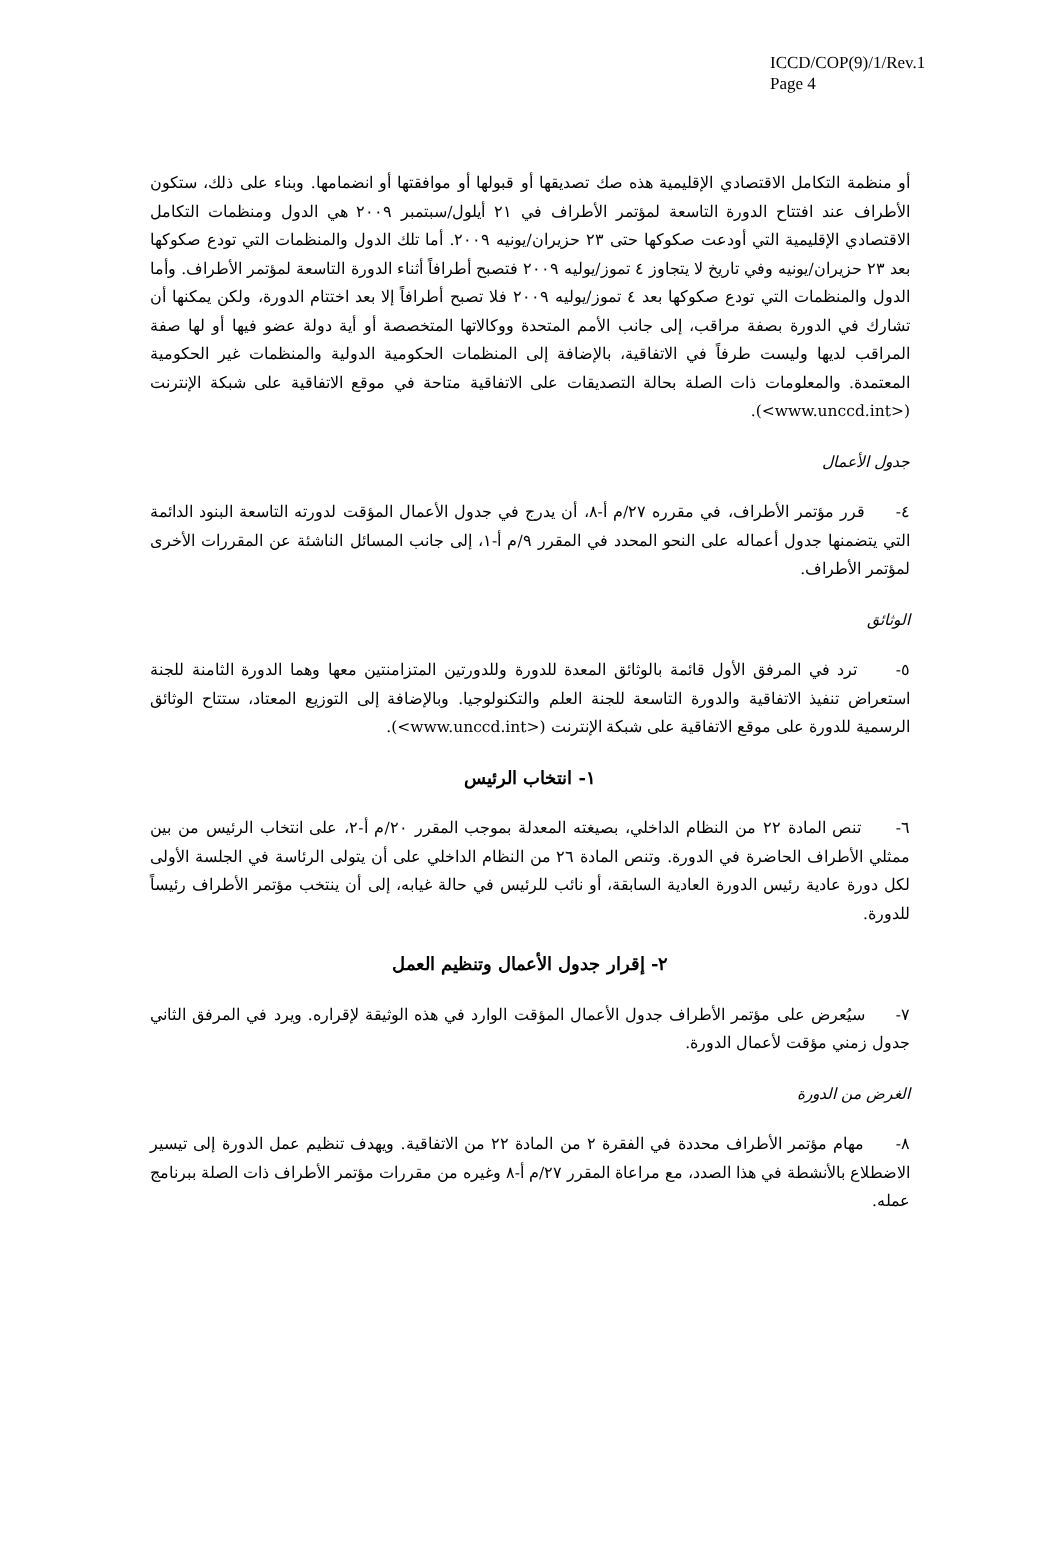ICCD/COP(9)/1/Rev.1
Page 4
أو منظمة التكامل الاقتصادي الإقليمية هذه صك تصديقها أو قبولها أو موافقتها أو انضمامها. وبناء على ذلك، ستكون الأطراف عند افتتاح الدورة التاسعة لمؤتمر الأطراف في ٢١ أيلول/سبتمبر ٢٠٠٩ هي الدول ومنظمات التكامل الاقتصادي الإقليمية التي أودعت صكوكها حتى ٢٣ حزيران/يونيه ٢٠٠٩. أما تلك الدول والمنظمات التي تودع صكوكها بعد ٢٣ حزيران/يونيه وفي تاريخ لا يتجاوز ٤ تموز/يوليه ٢٠٠٩ فتصبح أطرافاً أثناء الدورة التاسعة لمؤتمر الأطراف. وأما الدول والمنظمات التي تودع صكوكها بعد ٤ تموز/يوليه ٢٠٠٩ فلا تصبح أطرافاً إلا بعد اختتام الدورة، ولكن يمكنها أن تشارك في الدورة بصفة مراقب، إلى جانب الأمم المتحدة ووكالاتها المتخصصة أو أية دولة عضو فيها أو لها صفة المراقب لديها وليست طرفاً في الاتفاقية، بالإضافة إلى المنظمات الحكومية الدولية والمنظمات غير الحكومية المعتمدة. والمعلومات ذات الصلة بحالة التصديقات على الاتفاقية متاحة في موقع الاتفاقية على شبكة الإنترنت (<www.unccd.int>).
جدول الأعمال
٤- قرر مؤتمر الأطراف، في مقرره ٢٧/م أ-٨، أن يدرج في جدول الأعمال المؤقت لدورته التاسعة البنود الدائمة التي يتضمنها جدول أعماله على النحو المحدد في المقرر ٩/م أ-١، إلى جانب المسائل الناشئة عن المقررات الأخرى لمؤتمر الأطراف.
الوثائق
٥- ترد في المرفق الأول قائمة بالوثائق المعدة للدورة وللدورتين المتزامنتين معها وهما الدورة الثامنة للجنة استعراض تنفيذ الاتفاقية والدورة التاسعة للجنة العلم والتكنولوجيا. وبالإضافة إلى التوزيع المعتاد، ستتاح الوثائق الرسمية للدورة على موقع الاتفاقية على شبكة الإنترنت (<www.unccd.int>).
١- انتخاب الرئيس
٦- تنص المادة ٢٢ من النظام الداخلي، بصيغته المعدلة بموجب المقرر ٢٠/م أ-٢، على انتخاب الرئيس من بين ممثلي الأطراف الحاضرة في الدورة. وتنص المادة ٢٦ من النظام الداخلي على أن يتولى الرئاسة في الجلسة الأولى لكل دورة عادية رئيس الدورة العادية السابقة، أو نائب للرئيس في حالة غيابه، إلى أن ينتخب مؤتمر الأطراف رئيساً للدورة.
٢- إقرار جدول الأعمال وتنظيم العمل
٧- سيُعرض على مؤتمر الأطراف جدول الأعمال المؤقت الوارد في هذه الوثيقة لإقراره. ويرد في المرفق الثاني جدول زمني مؤقت لأعمال الدورة.
الغرض من الدورة
٨- مهام مؤتمر الأطراف محددة في الفقرة ٢ من المادة ٢٢ من الاتفاقية. ويهدف تنظيم عمل الدورة إلى تيسير الاضطلاع بالأنشطة في هذا الصدد، مع مراعاة المقرر ٢٧/م أ-٨ وغيره من مقررات مؤتمر الأطراف ذات الصلة ببرنامج عمله.